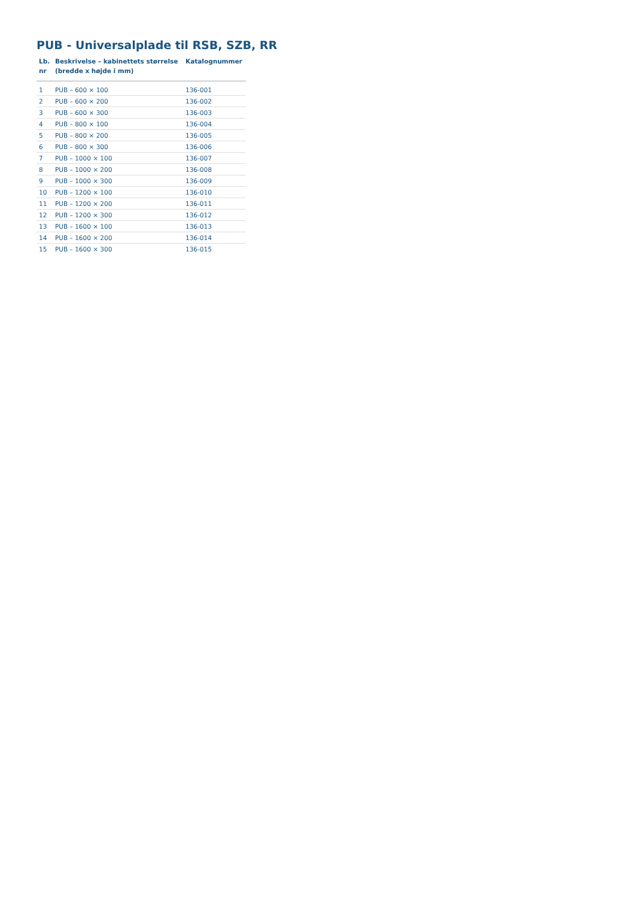PUB - Universalplade til RSB, SZB, RR
| Lb. nr | Beskrivelse – kabinettets størrelse (bredde x højde i mm) | Katalognummer |
| --- | --- | --- |
| 1 | PUB – 600 × 100 | 136-001 |
| 2 | PUB – 600 × 200 | 136-002 |
| 3 | PUB – 600 × 300 | 136-003 |
| 4 | PUB – 800 × 100 | 136-004 |
| 5 | PUB – 800 × 200 | 136-005 |
| 6 | PUB – 800 × 300 | 136-006 |
| 7 | PUB – 1000 × 100 | 136-007 |
| 8 | PUB – 1000 × 200 | 136-008 |
| 9 | PUB – 1000 × 300 | 136-009 |
| 10 | PUB – 1200 × 100 | 136-010 |
| 11 | PUB – 1200 × 200 | 136-011 |
| 12 | PUB – 1200 × 300 | 136-012 |
| 13 | PUB – 1600 × 100 | 136-013 |
| 14 | PUB – 1600 × 200 | 136-014 |
| 15 | PUB – 1600 × 300 | 136-015 |